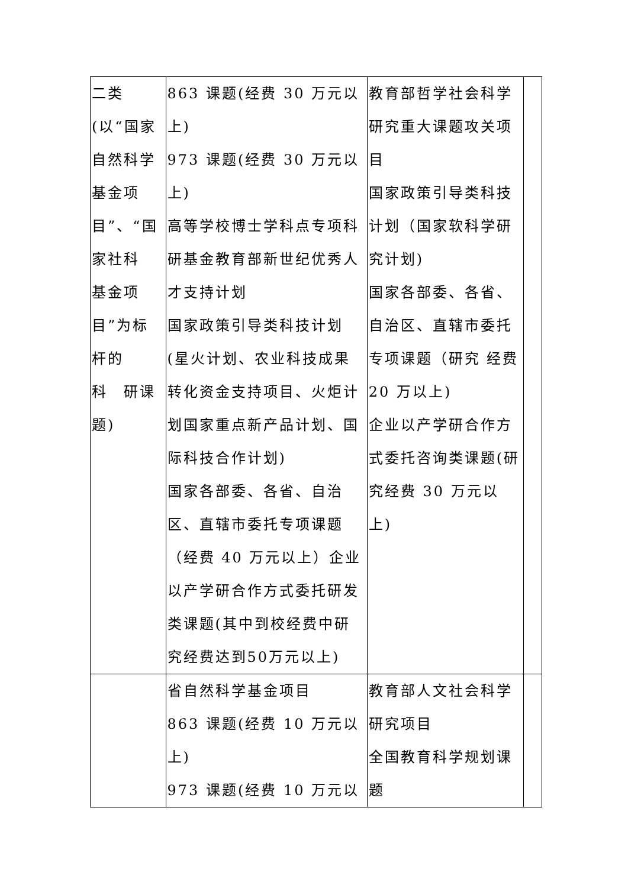| 二类 (以“国家自然科学基金项目”、“国家社科 基金项目”为标杆的 科 研课题) | 863 课题(经费 30 万元以上) 973 课题(经费 30 万元以上) 高等学校博士学科点专项科研基金教育部新世纪优秀人才支持计划 国家政策引导类科技计划(星火计划、农业科技成果转化资金支持项目、火炬计划国家重点新产品计划、国际科技合作计划) 国家各部委、各省、自治区、直辖市委托专项课题（经费 40 万元以上）企业以产学研合作方式委托研发类课题(其中到校经费中研究经费达到50万元以上) | 教育部哲学社会科学研究重大课题攻关项目 国家政策引导类科技计划（国家软科学研究计划) 国家各部委、各省、自治区、直辖市委托专项课题（研究 经费 20 万以上) 企业以产学研合作方式委托咨询类课题(研究经费 30 万元以上) | |
| | 省自然科学基金项目 863 课题(经费 10 万元以上) 973 课题(经费 10 万元以 | 教育部人文社会科学研究项目 全国教育科学规划课题 | |